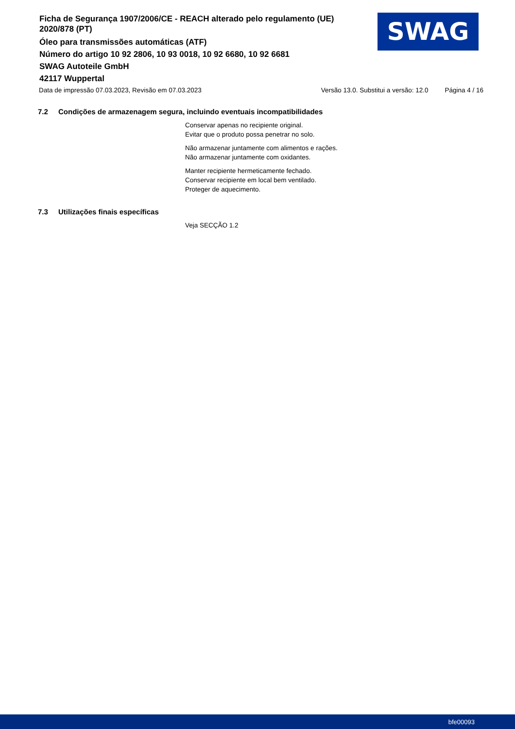Ficha de Segurança 1907/2006/CE - REACH alterado pelo regulamento (UE) 2020/878 (PT)
Óleo para transmissões automáticas (ATF)
Número do artigo 10 92 2806, 10 93 0018, 10 92 6680, 10 92 6681
SWAG Autoteile GmbH
42117 Wuppertal
SWAG
Data de impressão 07.03.2023, Revisão em 07.03.2023 Versão 13.0. Substitui a versão: 12.0 Página 4 / 16
7.2 Condições de armazenagem segura, incluindo eventuais incompatibilidades
Conservar apenas no recipiente original.
Evitar que o produto possa penetrar no solo.
Não armazenar juntamente com alimentos e rações.
Não armazenar juntamente com oxidantes.
Manter recipiente hermeticamente fechado.
Conservar recipiente em local bem ventilado.
Proteger de aquecimento.
7.3 Utilizações finais específicas
Veja SECÇÃO 1.2
bfe00093